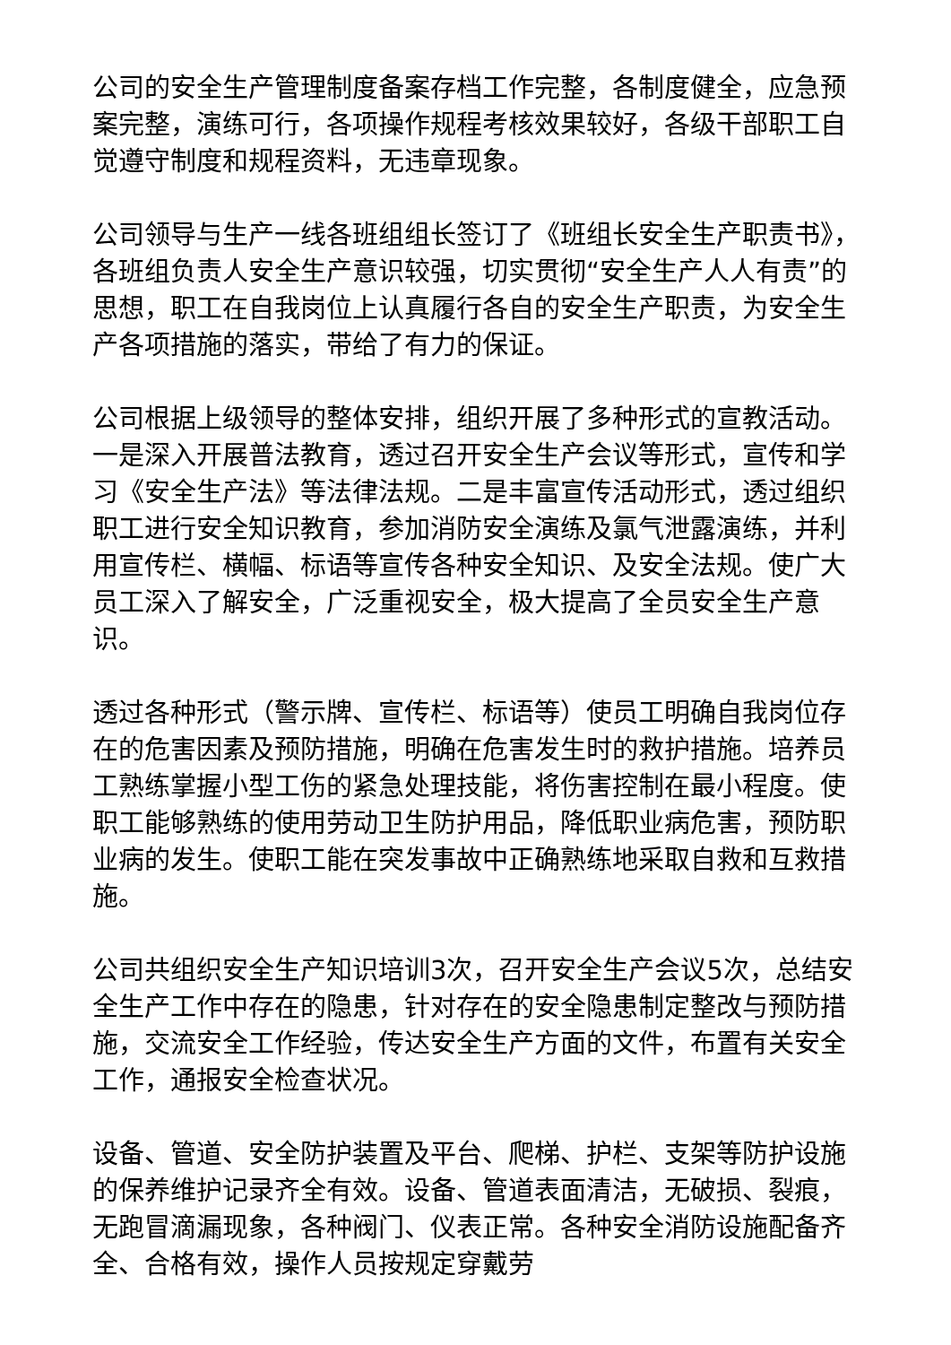公司的安全生产管理制度备案存档工作完整，各制度健全，应急预案完整，演练可行，各项操作规程考核效果较好，各级干部职工自觉遵守制度和规程资料，无违章现象。
公司领导与生产一线各班组组长签订了《班组长安全生产职责书》，各班组负责人安全生产意识较强，切实贯彻“安全生产人人有责”的思想，职工在自我岗位上认真履行各自的安全生产职责，为安全生产各项措施的落实，带给了有力的保证。
公司根据上级领导的整体安排，组织开展了多种形式的宣教活动。一是深入开展普法教育，透过召开安全生产会议等形式，宣传和学习《安全生产法》等法律法规。二是丰富宣传活动形式，透过组织职工进行安全知识教育，参加消防安全演练及氯气泄露演练，并利用宣传栏、横幅、标语等宣传各种安全知识、及安全法规。使广大员工深入了解安全，广泛重视安全，极大提高了全员安全生产意识。
透过各种形式（警示牌、宣传栏、标语等）使员工明确自我岗位存在的危害因素及预防措施，明确在危害发生时的救护措施。培养员工熟练掌握小型工伤的紧急处理技能，将伤害控制在最小程度。使职工能够熟练的使用劳动卫生防护用品，降低职业病危害，预防职业病的发生。使职工能在突发事故中正确熟练地采取自救和互救措施。
公司共组织安全生产知识培训3次，召开安全生产会议5次，总结安全生产工作中存在的隐患，针对存在的安全隐患制定整改与预防措施，交流安全工作经验，传达安全生产方面的文件，布置有关安全工作，通报安全检查状况。
设备、管道、安全防护装置及平台、爬梯、护栏、支架等防护设施的保养维护记录齐全有效。设备、管道表面清洁，无破损、裂痕，无跑冒滴漏现象，各种阀门、仪表正常。各种安全消防设施配备齐全、合格有效，操作人员按规定穿戴劳